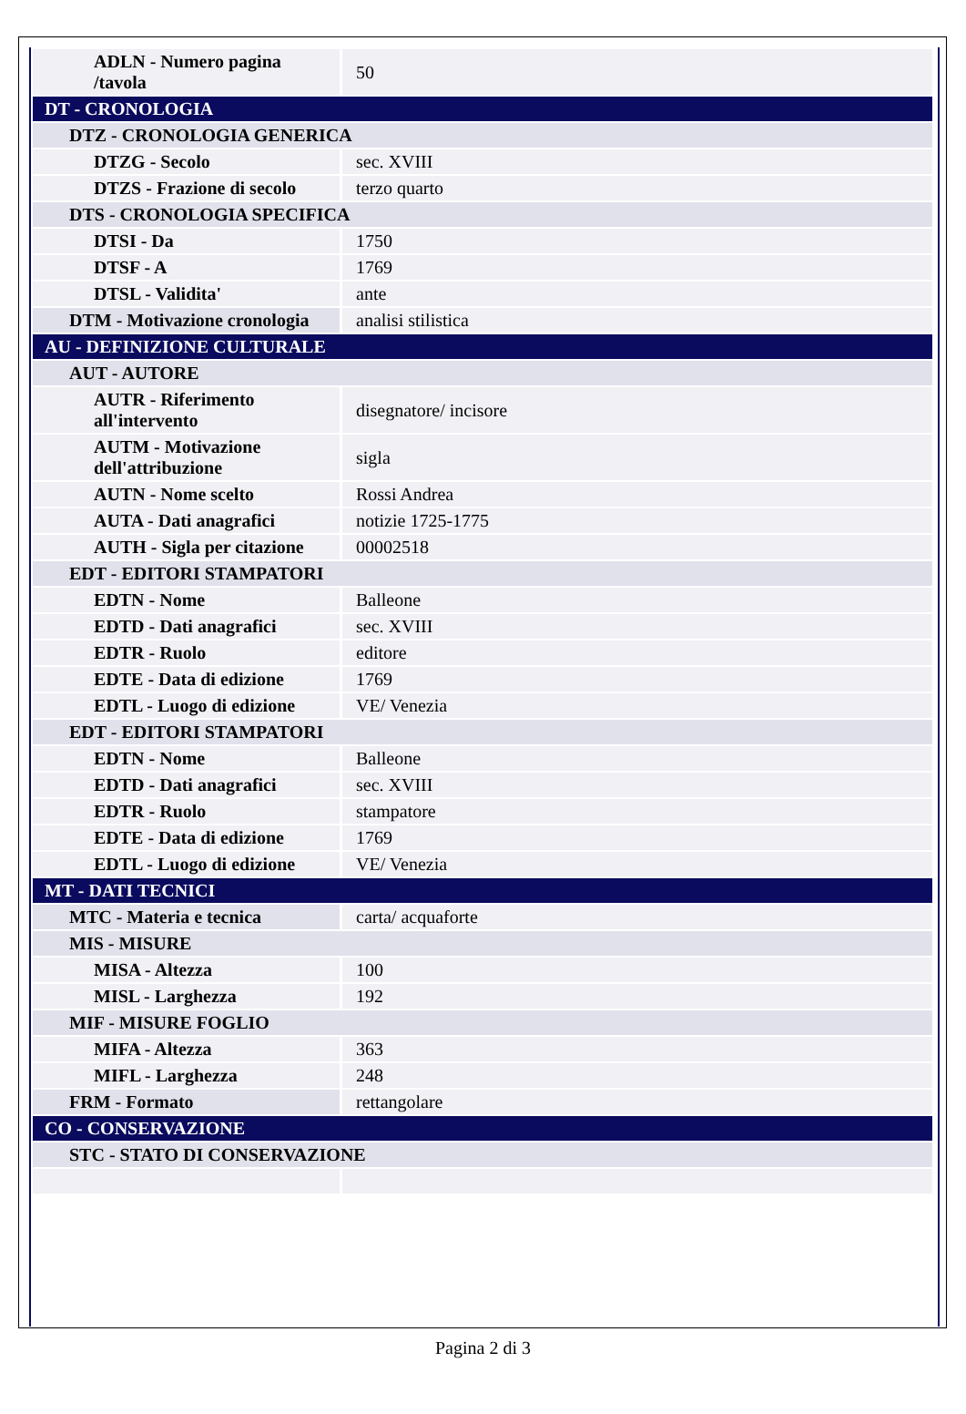| ADLN - Numero pagina /tavola | 50 |
| DT - CRONOLOGIA | |
| DTZ - CRONOLOGIA GENERICA | |
| DTZG - Secolo | sec. XVIII |
| DTZS - Frazione di secolo | terzo quarto |
| DTS - CRONOLOGIA SPECIFICA | |
| DTSI - Da | 1750 |
| DTSF - A | 1769 |
| DTSL - Validita' | ante |
| DTM - Motivazione cronologia | analisi stilistica |
| AU - DEFINIZIONE CULTURALE | |
| AUT - AUTORE | |
| AUTR - Riferimento all'intervento | disegnatore/ incisore |
| AUTM - Motivazione dell'attribuzione | sigla |
| AUTN - Nome scelto | Rossi Andrea |
| AUTA - Dati anagrafici | notizie 1725-1775 |
| AUTH - Sigla per citazione | 00002518 |
| EDT - EDITORI STAMPATORI | |
| EDTN - Nome | Balleone |
| EDTD - Dati anagrafici | sec. XVIII |
| EDTR - Ruolo | editore |
| EDTE - Data di edizione | 1769 |
| EDTL - Luogo di edizione | VE/ Venezia |
| EDT - EDITORI STAMPATORI | |
| EDTN - Nome | Balleone |
| EDTD - Dati anagrafici | sec. XVIII |
| EDTR - Ruolo | stampatore |
| EDTE - Data di edizione | 1769 |
| EDTL - Luogo di edizione | VE/ Venezia |
| MT - DATI TECNICI | |
| MTC - Materia e tecnica | carta/ acquaforte |
| MIS - MISURE | |
| MISA - Altezza | 100 |
| MISL - Larghezza | 192 |
| MIF - MISURE FOGLIO | |
| MIFA - Altezza | 363 |
| MIFL - Larghezza | 248 |
| FRM - Formato | rettangolare |
| CO - CONSERVAZIONE | |
| STC - STATO DI CONSERVAZIONE | |
Pagina 2 di 3